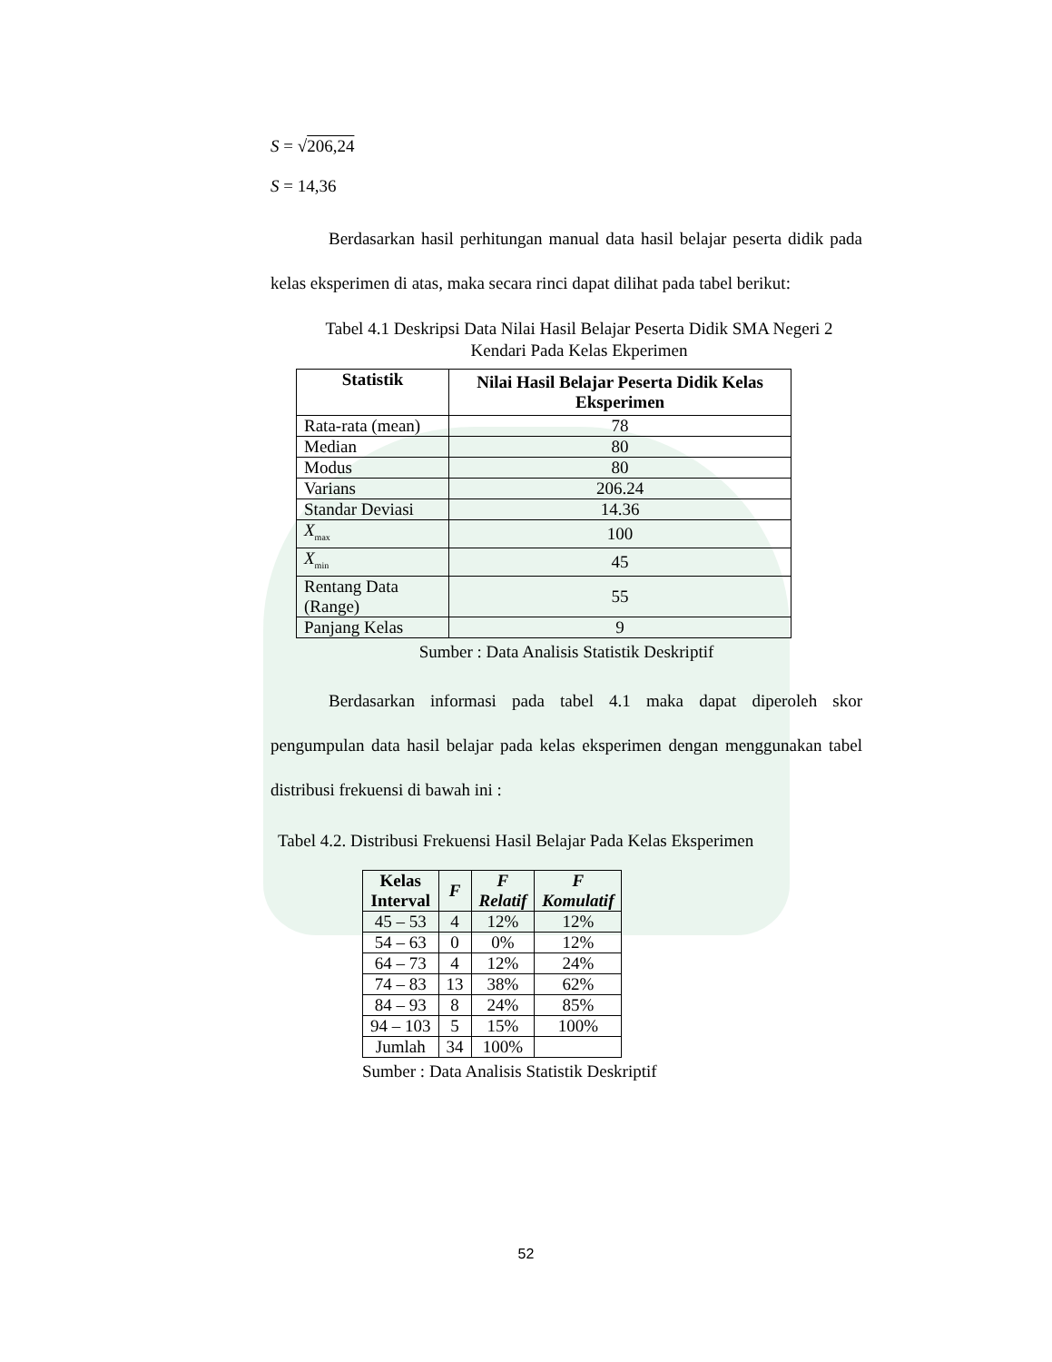S = √206,24
S = 14,36
Berdasarkan hasil perhitungan manual data hasil belajar peserta didik pada kelas eksperimen di atas, maka secara rinci dapat dilihat pada tabel berikut:
Tabel 4.1 Deskripsi Data Nilai Hasil Belajar Peserta Didik SMA Negeri 2 Kendari Pada Kelas Ekperimen
| Statistik | Nilai Hasil Belajar Peserta Didik Kelas Eksperimen |
| --- | --- |
| Rata-rata (mean) | 78 |
| Median | 80 |
| Modus | 80 |
| Varians | 206.24 |
| Standar Deviasi | 14.36 |
| X<sub>max</sub> | 100 |
| X<sub>min</sub> | 45 |
| Rentang Data (Range) | 55 |
| Panjang Kelas | 9 |
Sumber : Data Analisis Statistik Deskriptif
Berdasarkan informasi pada tabel 4.1 maka dapat diperoleh skor pengumpulan data hasil belajar pada kelas eksperimen dengan menggunakan tabel distribusi frekuensi di bawah ini :
Tabel 4.2. Distribusi Frekuensi Hasil Belajar Pada Kelas Eksperimen
| Kelas Interval | F | F Relatif | F Komulatif |
| --- | --- | --- | --- |
| 45 – 53 | 4 | 12% | 12% |
| 54 – 63 | 0 | 0% | 12% |
| 64 – 73 | 4 | 12% | 24% |
| 74 – 83 | 13 | 38% | 62% |
| 84 – 93 | 8 | 24% | 85% |
| 94 – 103 | 5 | 15% | 100% |
| Jumlah | 34 | 100% | |
Sumber : Data Analisis Statistik Deskriptif
52